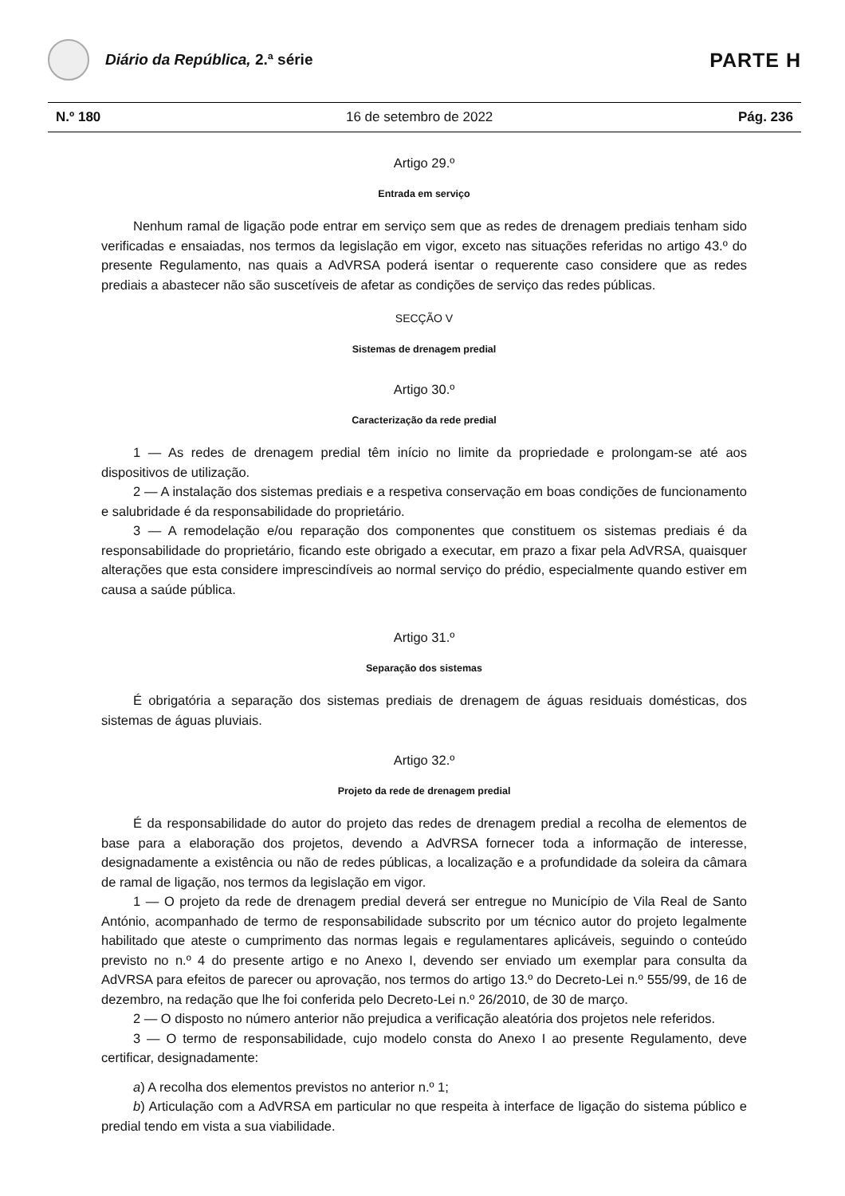Diário da República, 2.ª série
PARTE H
N.º 180 16 de setembro de 2022 Pág. 236
Artigo 29.º
Entrada em serviço
Nenhum ramal de ligação pode entrar em serviço sem que as redes de drenagem prediais tenham sido verificadas e ensaiadas, nos termos da legislação em vigor, exceto nas situações referidas no artigo 43.º do presente Regulamento, nas quais a AdVRSA poderá isentar o requerente caso considere que as redes prediais a abastecer não são suscetíveis de afetar as condições de serviço das redes públicas.
SECÇÃO V
Sistemas de drenagem predial
Artigo 30.º
Caracterização da rede predial
1 — As redes de drenagem predial têm início no limite da propriedade e prolongam-se até aos dispositivos de utilização.
2 — A instalação dos sistemas prediais e a respetiva conservação em boas condições de funcionamento e salubridade é da responsabilidade do proprietário.
3 — A remodelação e/ou reparação dos componentes que constituem os sistemas prediais é da responsabilidade do proprietário, ficando este obrigado a executar, em prazo a fixar pela AdVRSA, quaisquer alterações que esta considere imprescindíveis ao normal serviço do prédio, especialmente quando estiver em causa a saúde pública.
Artigo 31.º
Separação dos sistemas
É obrigatória a separação dos sistemas prediais de drenagem de águas residuais domésticas, dos sistemas de águas pluviais.
Artigo 32.º
Projeto da rede de drenagem predial
É da responsabilidade do autor do projeto das redes de drenagem predial a recolha de elementos de base para a elaboração dos projetos, devendo a AdVRSA fornecer toda a informação de interesse, designadamente a existência ou não de redes públicas, a localização e a profundidade da soleira da câmara de ramal de ligação, nos termos da legislação em vigor.
1 — O projeto da rede de drenagem predial deverá ser entregue no Município de Vila Real de Santo António, acompanhado de termo de responsabilidade subscrito por um técnico autor do projeto legalmente habilitado que ateste o cumprimento das normas legais e regulamentares aplicáveis, seguindo o conteúdo previsto no n.º 4 do presente artigo e no Anexo I, devendo ser enviado um exemplar para consulta da AdVRSA para efeitos de parecer ou aprovação, nos termos do artigo 13.º do Decreto-Lei n.º 555/99, de 16 de dezembro, na redação que lhe foi conferida pelo Decreto-Lei n.º 26/2010, de 30 de março.
2 — O disposto no número anterior não prejudica a verificação aleatória dos projetos nele referidos.
3 — O termo de responsabilidade, cujo modelo consta do Anexo I ao presente Regulamento, deve certificar, designadamente:
a) A recolha dos elementos previstos no anterior n.º 1;
b) Articulação com a AdVRSA em particular no que respeita à interface de ligação do sistema público e predial tendo em vista a sua viabilidade.